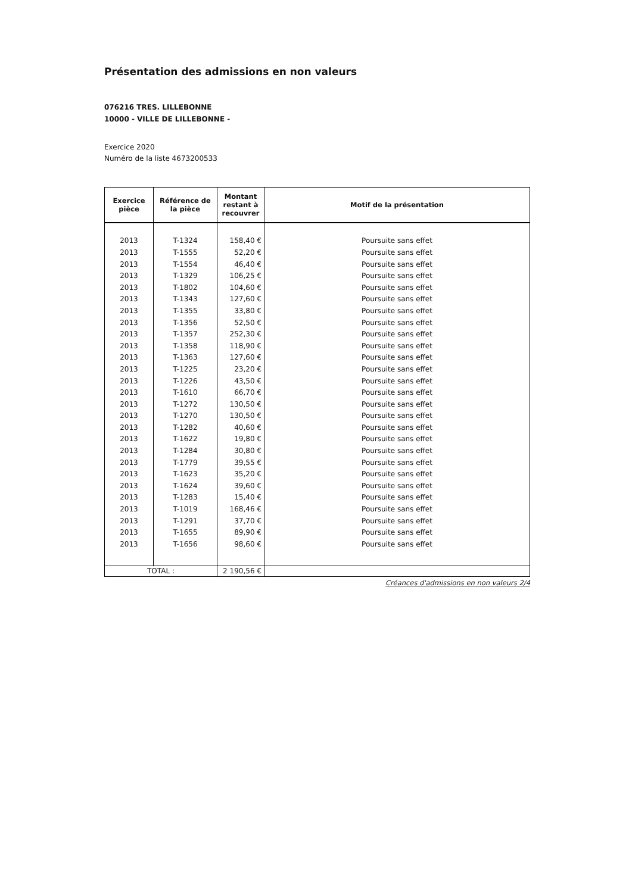Présentation des admissions en non valeurs
076216 TRES. LILLEBONNE
10000 - VILLE DE LILLEBONNE -
Exercice 2020
Numéro de la liste 4673200533
| Exercice pièce | Référence de la pièce | Montant restant à recouvrer | Motif de la présentation |
| --- | --- | --- | --- |
| 2013 | T-1324 | 158,40 € | Poursuite sans effet |
| 2013 | T-1555 | 52,20 € | Poursuite sans effet |
| 2013 | T-1554 | 46,40 € | Poursuite sans effet |
| 2013 | T-1329 | 106,25 € | Poursuite sans effet |
| 2013 | T-1802 | 104,60 € | Poursuite sans effet |
| 2013 | T-1343 | 127,60 € | Poursuite sans effet |
| 2013 | T-1355 | 33,80 € | Poursuite sans effet |
| 2013 | T-1356 | 52,50 € | Poursuite sans effet |
| 2013 | T-1357 | 252,30 € | Poursuite sans effet |
| 2013 | T-1358 | 118,90 € | Poursuite sans effet |
| 2013 | T-1363 | 127,60 € | Poursuite sans effet |
| 2013 | T-1225 | 23,20 € | Poursuite sans effet |
| 2013 | T-1226 | 43,50 € | Poursuite sans effet |
| 2013 | T-1610 | 66,70 € | Poursuite sans effet |
| 2013 | T-1272 | 130,50 € | Poursuite sans effet |
| 2013 | T-1270 | 130,50 € | Poursuite sans effet |
| 2013 | T-1282 | 40,60 € | Poursuite sans effet |
| 2013 | T-1622 | 19,80 € | Poursuite sans effet |
| 2013 | T-1284 | 30,80 € | Poursuite sans effet |
| 2013 | T-1779 | 39,55 € | Poursuite sans effet |
| 2013 | T-1623 | 35,20 € | Poursuite sans effet |
| 2013 | T-1624 | 39,60 € | Poursuite sans effet |
| 2013 | T-1283 | 15,40 € | Poursuite sans effet |
| 2013 | T-1019 | 168,46 € | Poursuite sans effet |
| 2013 | T-1291 | 37,70 € | Poursuite sans effet |
| 2013 | T-1655 | 89,90 € | Poursuite sans effet |
| 2013 | T-1656 | 98,60 € | Poursuite sans effet |
| TOTAL : | | 2 190,56 € | |
Créances d'admissions en non valeurs 2/4